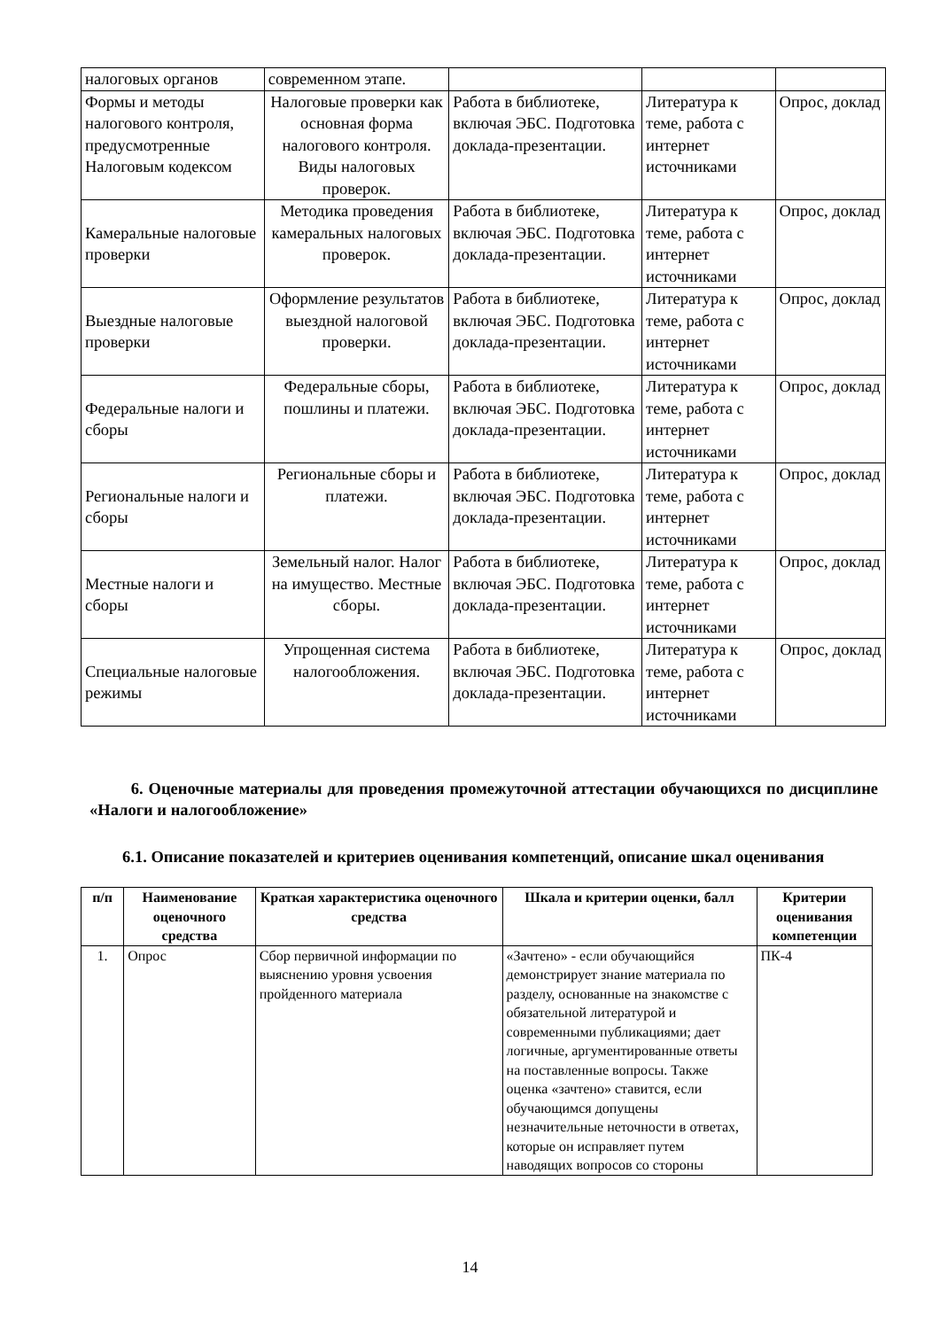| налоговых органов | современном этапе. | | | |
| Формы и методы налогового контроля, предусмотренные Налоговым кодексом | Налоговые проверки как основная форма налогового контроля. Виды налоговых проверок. | Работа в библиотеке, включая ЭБС. Подготовка доклада-презентации. | Литература к теме, работа с интернет источниками | Опрос, доклад |
| Камеральные налоговые проверки | Методика проведения камеральных налоговых проверок. | Работа в библиотеке, включая ЭБС. Подготовка доклада-презентации. | Литература к теме, работа с интернет источниками | Опрос, доклад |
| Выездные налоговые проверки | Оформление результатов выездной налоговой проверки. | Работа в библиотеке, включая ЭБС. Подготовка доклада-презентации. | Литература к теме, работа с интернет источниками | Опрос, доклад |
| Федеральные налоги и сборы | Федеральные сборы, пошлины и платежи. | Работа в библиотеке, включая ЭБС. Подготовка доклада-презентации. | Литература к теме, работа с интернет источниками | Опрос, доклад |
| Региональные налоги и сборы | Региональные сборы и платежи. | Работа в библиотеке, включая ЭБС. Подготовка доклада-презентации. | Литература к теме, работа с интернет источниками | Опрос, доклад |
| Местные налоги и сборы | Земельный налог. Налог на имущество. Местные сборы. | Работа в библиотеке, включая ЭБС. Подготовка доклада-презентации. | Литература к теме, работа с интернет источниками | Опрос, доклад |
| Специальные налоговые режимы | Упрощенная система налогообложения. | Работа в библиотеке, включая ЭБС. Подготовка доклада-презентации. | Литература к теме, работа с интернет источниками | Опрос, доклад |
6. Оценочные материалы для проведения промежуточной аттестации обучающихся по дисциплине «Налоги и налогообложение»
6.1. Описание показателей и критериев оценивания компетенций, описание шкал оценивания
| п/п | Наименование оценочного средства | Краткая характеристика оценочного средства | Шкала и критерии оценки, балл | Критерии оценивания компетенции |
| --- | --- | --- | --- | --- |
| 1. | Опрос | Сбор первичной информации по выяснению уровня усвоения пройденного материала | «Зачтено» - если обучающийся демонстрирует знание материала по разделу, основанные на знакомстве с обязательной литературой и современными публикациями; дает логичные, аргументированные ответы на поставленные вопросы. Также оценка «зачтено» ставится, если обучающимся допущены незначительные неточности в ответах, которые он исправляет путем наводящих вопросов со стороны | ПК-4 |
14